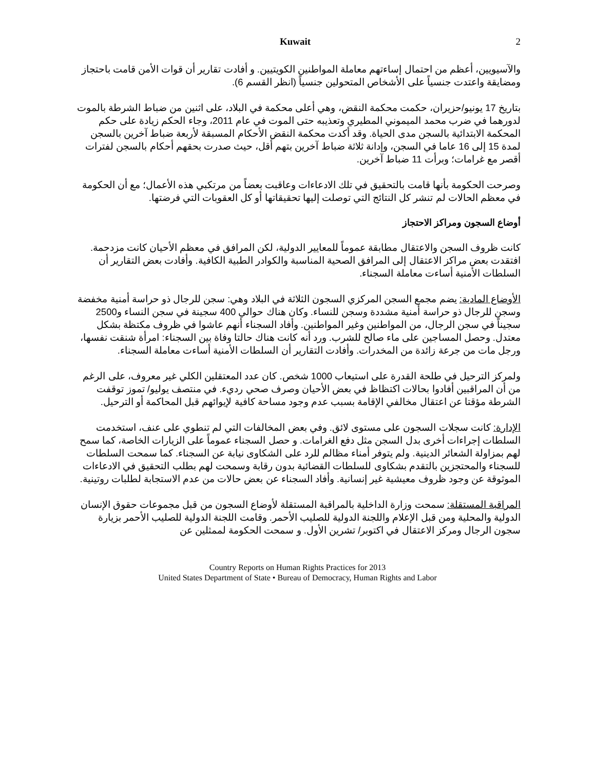Kuwait 2
والآسيويين، أعظم من احتمال إساءتهم معاملة المواطنين الكويتيين. و أفادت تقارير أن قوات الأمن قامت باحتجاز ومضايقة واعتدت جنسياً على الأشخاص المتحولين جنسياً (انظر القسم 6).
بتاريخ 17 يونيو/حزيران، حكمت محكمة النقض، وهي أعلى محكمة في البلاد، على اثنين من ضباط الشرطة بالموت لدورهما في ضرب محمد الميموني المطيري وتعذيبه حتى الموت في عام 2011، وجاء الحكم زيادة على حكم المحكمة الابتدائية بالسجن مدى الحياة. وقد أكدت محكمة النقض الأحكام المسبقة لأربعة ضباط آخرين بالسجن لمدة 15 إلى 16 عاما في السجن، وإدانة ثلاثة ضباط آخرين بتهم أقل، حيث صدرت بحقهم أحكام بالسجن لفترات أقصر مع غرامات؛ وبرأت 11 ضباط آخرين.
وصرحت الحكومة بأنها قامت بالتحقيق في تلك الادعاءات وعاقبت بعضاً من مرتكبي هذه الأعمال؛ مع أن الحكومة في معظم الحالات لم تنشر كل النتائج التي توصلت إليها تحقيقاتها أو كل العقوبات التي فرضتها.
أوضاع السجون ومراكز الاحتجاز
كانت ظروف السجن والاعتقال مطابقة عموماً للمعايير الدولية، لكن المرافق في معظم الأحيان كانت مزدحمة. افتقدت بعض مراكز الاعتقال إلى المرافق الصحية المناسبة والكوادر الطبية الكافية. وأفادت بعض التقارير أن السلطات الأمنية أساءت معاملة السجناء.
الأوضاع المادية: يضم مجمع السجن المركزي السجون الثلاثة في البلاد وهي: سجن للرجال ذو حراسة أمنية مخفضة وسجن للرجال ذو حراسة أمنية مشددة وسجن للنساء. وكان هناك حوالي 400 سجينة في سجن النساء و2500 سجيناً في سجن الرجال، من المواطنين وغير المواطنين. وأفاد السجناء أنهم عاشوا في ظروف مكتظة بشكل معتدل. وحصل المساجين على ماء صالح للشرب. ورد أنه كانت هناك حالتا وفاة بين السجناء: امرأة شنقت نفسها، ورجل مات من جرعة زائدة من المخدرات. وأفادت التقارير أن السلطات الأمنية أساءت معاملة السجناء.
ولمركز الترحيل في طلحة القدرة على استيعاب 1000 شخص. كان عدد المعتقلين الكلي غير معروف، على الرغم من أن المراقبين أفادوا بحالات اكتظاظ في بعض الأحيان وصرف صحي رديء. في منتصف يوليو/ تموز توقفت الشرطة مؤقتا عن اعتقال مخالفي الإقامة بسبب عدم وجود مساحة كافية لإيوائهم قبل المحاكمة أو الترحيل.
الإدارة: كانت سجلات السجون على مستوى لائق. وفي بعض المخالفات التي لم تنطوي على عنف، استخدمت السلطات إجراءات أخرى بدل السجن مثل دفع الغرامات. و حصل السجناء عموماً على الزيارات الخاصة، كما سمح لهم بمزاولة الشعائر الدينية. ولم يتوفر أمناء مظالم للرد على الشكاوى نيابة عن السجناء. كما سمحت السلطات للسجناء والمحتجزين بالتقدم بشكاوى للسلطات القضائية بدون رقابة وسمحت لهم بطلب التحقيق في الادعاءات الموثوقة عن وجود ظروف معيشية غير إنسانية. وأفاد السجناء عن بعض حالات من عدم الاستجابة لطلبات روتينية.
المراقبة المستقلة: سمحت وزارة الداخلية بالمراقبة المستقلة لأوضاع السجون من قبل مجموعات حقوق الإنسان الدولية والمحلية ومن قبل الإعلام واللجنة الدولية للصليب الأحمر. وقامت اللجنة الدولية للصليب الأحمر بزيارة سجون الرجال ومركز الاعتقال في اكتوبر/ تشرين الأول. و سمحت الحكومة لممثلين عن
Country Reports on Human Rights Practices for 2013
United States Department of State • Bureau of Democracy, Human Rights and Labor